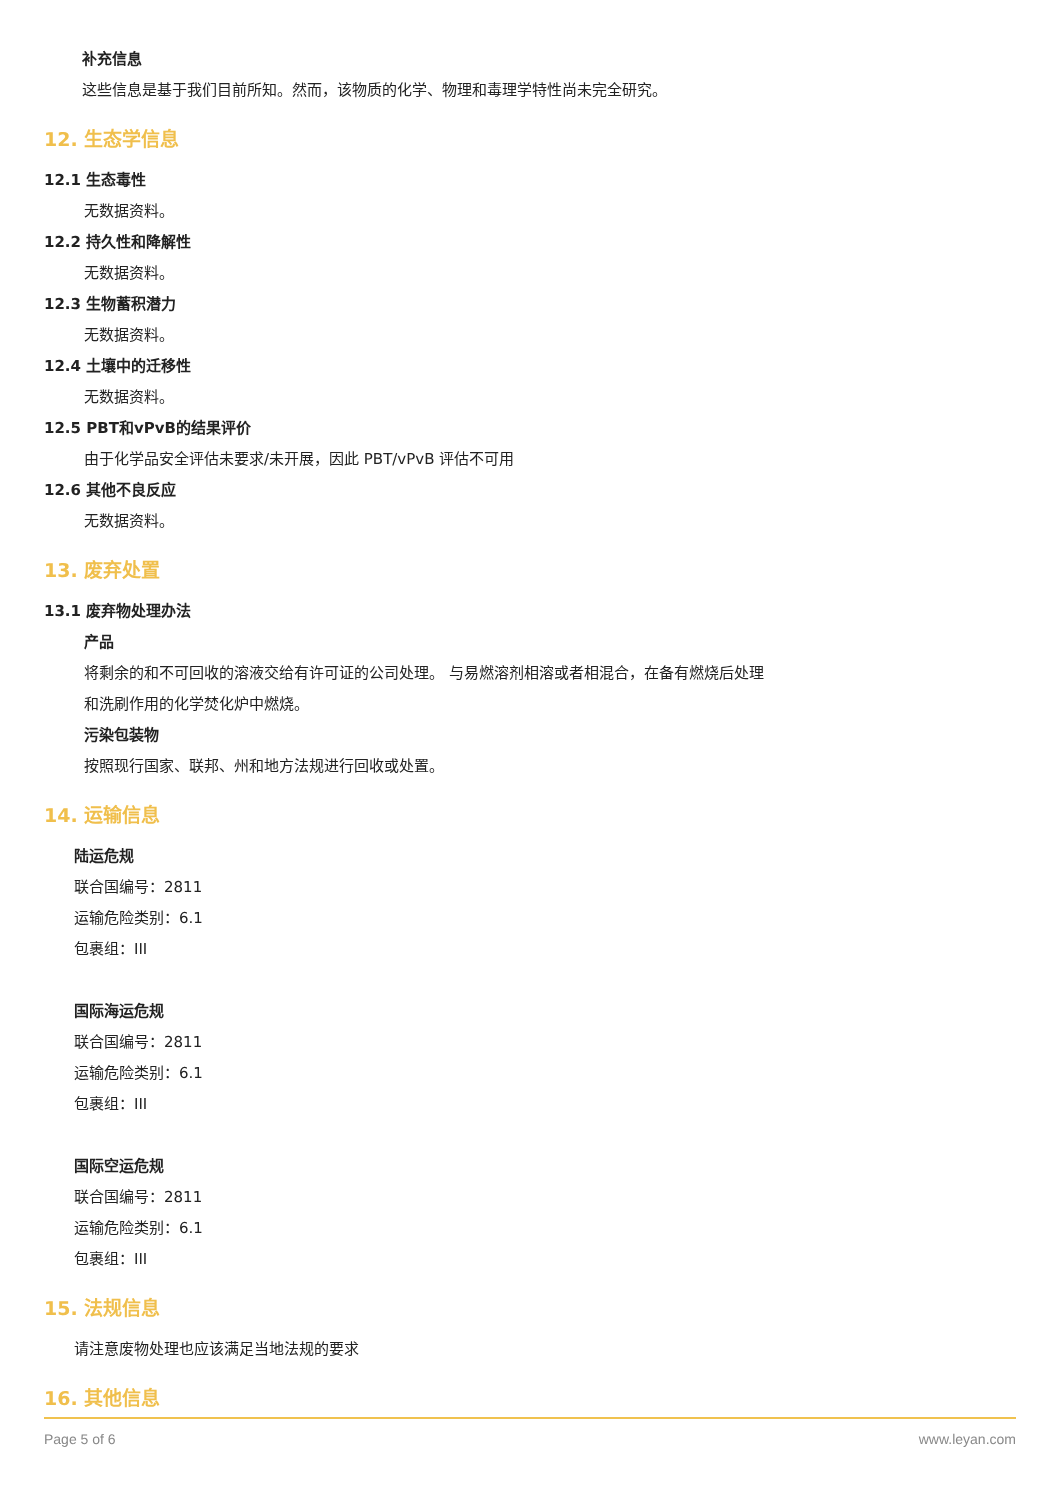补充信息
这些信息是基于我们目前所知。然而，该物质的化学、物理和毒理学特性尚未完全研究。
12. 生态学信息
12.1 生态毒性
无数据资料。
12.2 持久性和降解性
无数据资料。
12.3 生物蓄积潜力
无数据资料。
12.4 土壤中的迁移性
无数据资料。
12.5 PBT和vPvB的结果评价
由于化学品安全评估未要求/未开展，因此 PBT/vPvB 评估不可用
12.6 其他不良反应
无数据资料。
13. 废弃处置
13.1 废弃物处理办法
产品
将剩余的和不可回收的溶液交给有许可证的公司处理。 与易燃溶剂相溶或者相混合，在备有燃烧后处理
和洗刷作用的化学焚化炉中燃烧。
污染包装物
按照现行国家、联邦、州和地方法规进行回收或处置。
14. 运输信息
陆运危规
联合国编号：2811
运输危险类别：6.1
包裹组：III
国际海运危规
联合国编号：2811
运输危险类别：6.1
包裹组：III
国际空运危规
联合国编号：2811
运输危险类别：6.1
包裹组：III
15. 法规信息
请注意废物处理也应该满足当地法规的要求
16. 其他信息
Page 5 of 6 www.leyan.com